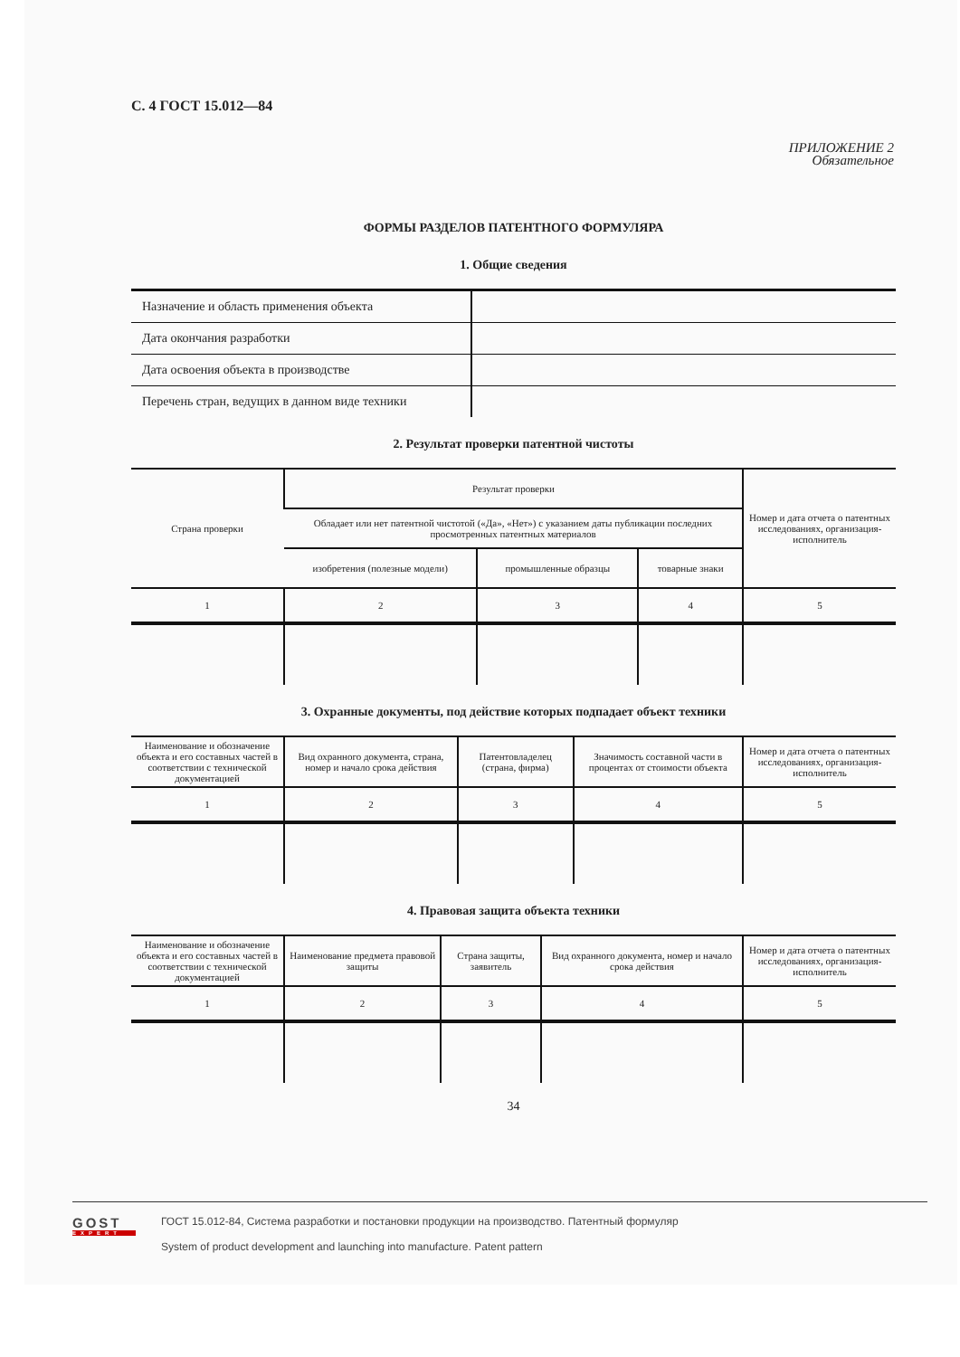С. 4 ГОСТ 15.012—84
ПРИЛОЖЕНИЕ 2
Обязательное
ФОРМЫ РАЗДЕЛОВ ПАТЕНТНОГО ФОРМУЛЯРА
1. Общие сведения
| Назначение и область применения объекта | |
| Дата окончания разработки | |
| Дата освоения объекта в производстве | |
| Перечень стран, ведущих в данном виде техники | |
2. Результат проверки патентной чистоты
| Страна проверки | Результат проверки | | | Номер и дата отчета о патентных исследованиях, организация-исполнитель |
| --- | --- | --- | --- | --- |
| | Обладает или нет патентной чистотой («Да», «Нет») с указанием даты публикации последних просмотренных патентных материалов | | | |
| | изобретения (полезные модели) | промышленные образцы | товарные знаки | |
| 1 | 2 | 3 | 4 | 5 |
3. Охранные документы, под действие которых подпадает объект техники
| Наименование и обозначение объекта и его составных частей в соответствии с технической документацией | Вид охранного документа, страна, номер и начало срока действия | Патентовладелец (страна, фирма) | Значимость составной части в процентах от стоимости объекта | Номер и дата отчета о патентных исследованиях, организация-исполнитель |
| --- | --- | --- | --- | --- |
| 1 | 2 | 3 | 4 | 5 |
4. Правовая защита объекта техники
| Наименование и обозначение объекта и его составных частей в соответствии с технической документацией | Наименование предмета правовой защиты | Страна защиты, заявитель | Вид охранного документа, номер и начало срока действия | Номер и дата отчета о патентных исследованиях, организация-исполнитель |
| --- | --- | --- | --- | --- |
| 1 | 2 | 3 | 4 | 5 |
34
GOST
EXPERT
ГОСТ 15.012-84, Система разработки и постановки продукции на производство. Патентный формуляр
System of product development and launching into manufacture. Patent pattern